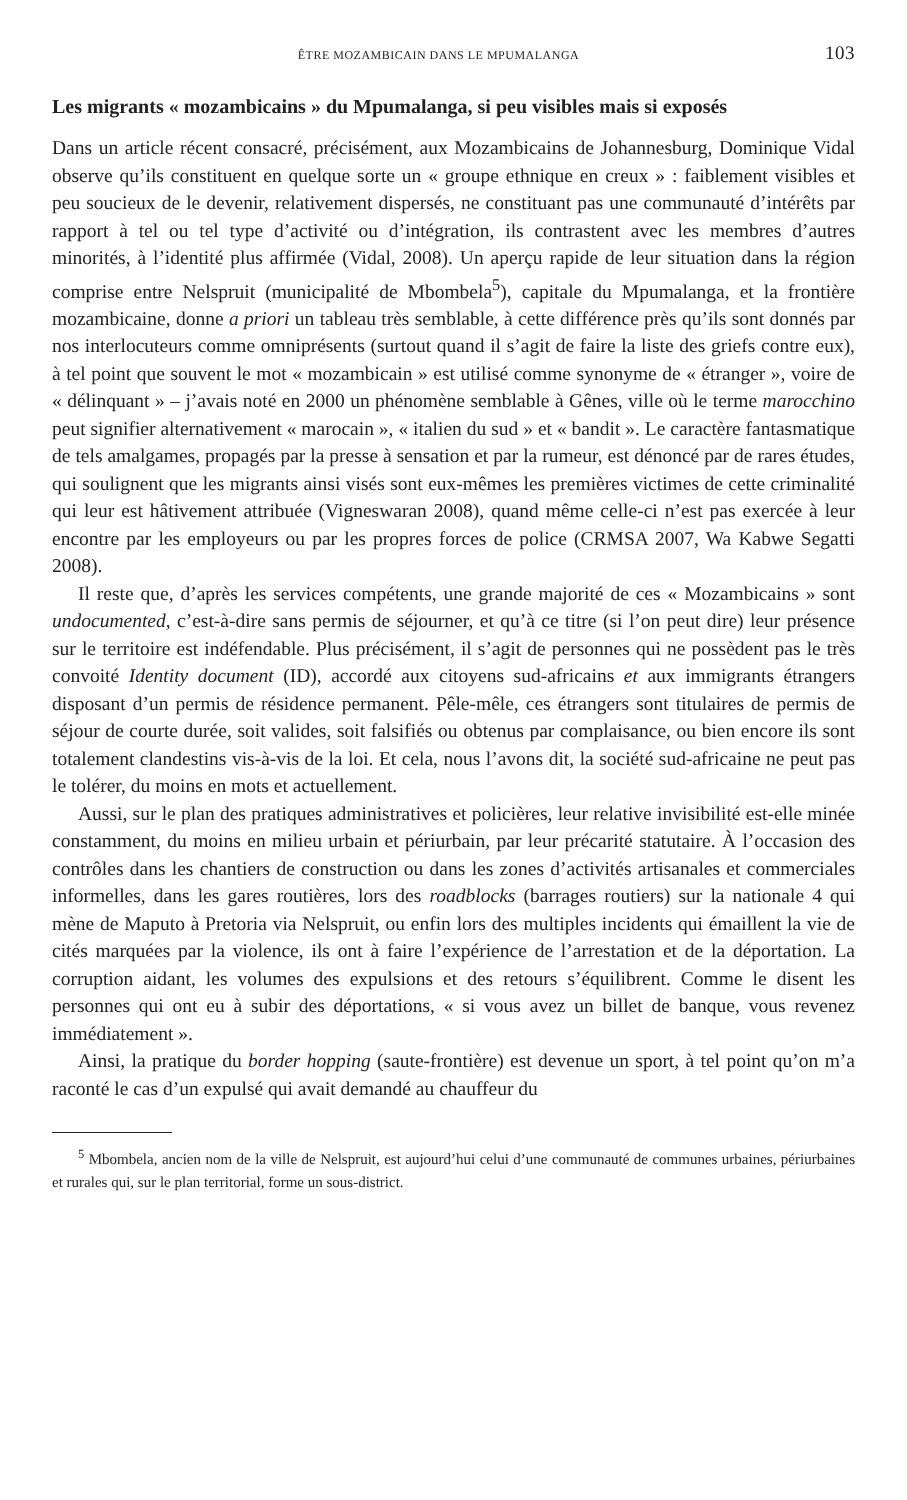ÊTRE MOZAMBICAIN DANS LE MPUMALANGA 103
Les migrants « mozambicains » du Mpumalanga, si peu visibles mais si exposés
Dans un article récent consacré, précisément, aux Mozambicains de Johannesburg, Dominique Vidal observe qu’ils constituent en quelque sorte un « groupe ethnique en creux » : faiblement visibles et peu soucieux de le devenir, relativement dispersés, ne constituant pas une communauté d’intérêts par rapport à tel ou tel type d’activité ou d’intégration, ils contrastent avec les membres d’autres minorités, à l’identité plus affirmée (Vidal, 2008). Un aperçu rapide de leur situation dans la région comprise entre Nelspruit (municipalité de Mbombela<sup>5</sup>), capitale du Mpumalanga, et la frontière mozambicaine, donne a priori un tableau très semblable, à cette différence près qu’ils sont donnés par nos interlocuteurs comme omniprésents (surtout quand il s’agit de faire la liste des griefs contre eux), à tel point que souvent le mot « mozambicain » est utilisé comme synonyme de « étranger », voire de « délinquant » – j’avais noté en 2000 un phénomène semblable à Gênes, ville où le terme marocchino peut signifier alternativement « marocain », « italien du sud » et « bandit ». Le caractère fantasmatique de tels amalgames, propagés par la presse à sensation et par la rumeur, est dénoncé par de rares études, qui soulignent que les migrants ainsi visés sont eux-mêmes les premières victimes de cette criminalité qui leur est hâtivement attribuée (Vigneswaran 2008), quand même celle-ci n’est pas exercée à leur encontre par les employeurs ou par les propres forces de police (CRMSA 2007, Wa Kabwe Segatti 2008).
Il reste que, d’après les services compétents, une grande majorité de ces « Mozambicains » sont undocumented, c’est-à-dire sans permis de séjourner, et qu’à ce titre (si l’on peut dire) leur présence sur le territoire est indéfendable. Plus précisément, il s’agit de personnes qui ne possèdent pas le très convoité Identity document (ID), accordé aux citoyens sud-africains et aux immigrants étrangers disposant d’un permis de résidence permanent. Pêle-mêle, ces étrangers sont titulaires de permis de séjour de courte durée, soit valides, soit falsifiés ou obtenus par complaisance, ou bien encore ils sont totalement clandestins vis-à-vis de la loi. Et cela, nous l’avons dit, la société sud-africaine ne peut pas le tolérer, du moins en mots et actuellement.
Aussi, sur le plan des pratiques administratives et policières, leur relative invisibilité est-elle minée constamment, du moins en milieu urbain et périurbain, par leur précarité statutaire. À l’occasion des contrôles dans les chantiers de construction ou dans les zones d’activités artisanales et commerciales informelles, dans les gares routières, lors des roadblocks (barrages routiers) sur la nationale 4 qui mène de Maputo à Pretoria via Nelspruit, ou enfin lors des multiples incidents qui émaillent la vie de cités marquées par la violence, ils ont à faire l’expérience de l’arrestation et de la déportation. La corruption aidant, les volumes des expulsions et des retours s’équilibrent. Comme le disent les personnes qui ont eu à subir des déportations, « si vous avez un billet de banque, vous revenez immédiatement ».
Ainsi, la pratique du border hopping (saute-frontière) est devenue un sport, à tel point qu’on m’a raconté le cas d’un expulsé qui avait demandé au chauffeur du
<sup>5</sup> Mbombela, ancien nom de la ville de Nelspruit, est aujourd’hui celui d’une communauté de communes urbaines, périurbaines et rurales qui, sur le plan territorial, forme un sous-district.